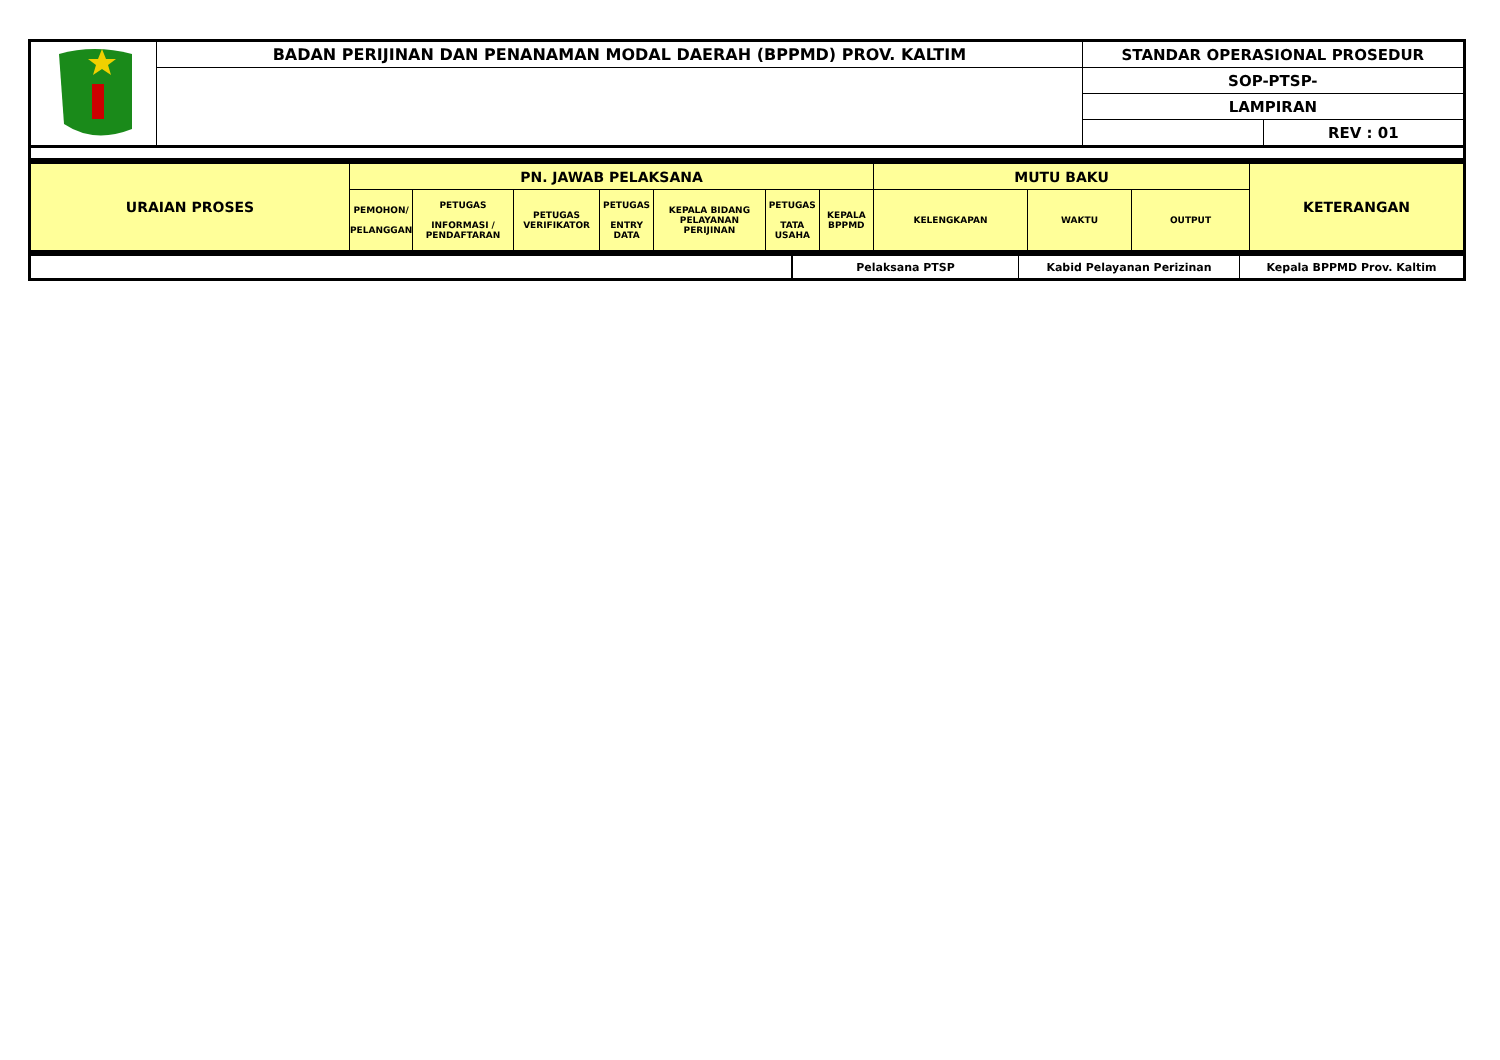| | BADAN PERIJINAN DAN PENANAMAN MODAL DAERAH (BPPMD) PROV. KALTIM | STANDAR OPERASIONAL PROSEDUR | |
| | | SOP-PTSP- | |
| | | LAMPIRAN | |
| | | | REV : 01 |
| URAIAN PROSES | PN. JAWAB PELAKSANA | | | | | | | MUTU BAKU | | | KETERANGAN |
| --- | --- | --- | --- | --- | --- | --- | --- | --- | --- | --- | --- |
| | PEMOHON/ PELANGGAN | PETUGAS INFORMASI / PENDAFTARAN | PETUGAS VERIFIKATOR | PETUGAS ENTRY DATA | KEPALA BIDANG PELAYANAN PERIJINAN | PETUGAS TATA USAHA | KEPALA BPPMD | KELENGKAPAN | WAKTU | OUTPUT | |
| | Pelaksana PTSP | Kabid Pelayanan Perizinan | Kepala BPPMD Prov. Kaltim |